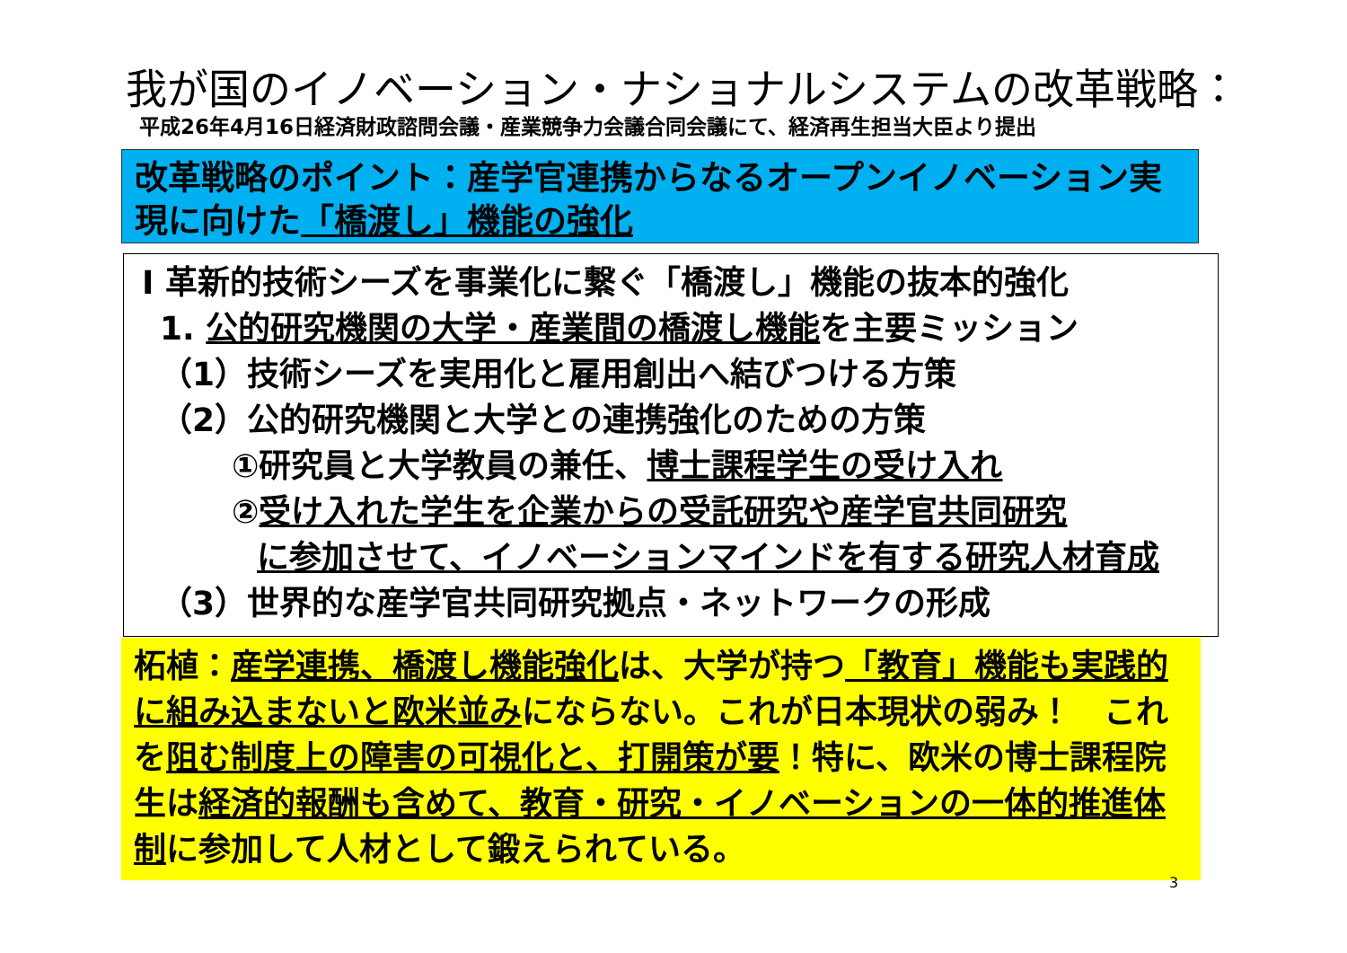我が国のイノベーション・ナショナルシステムの改革戦略：
平成26年4月16日経済財政諮問会議・産業競争力会議合同会議にて、経済再生担当大臣より提出
改革戦略のポイント：産学官連携からなるオープンイノベーション実現に向けた「橋渡し」機能の強化
Ⅰ 革新的技術シーズを事業化に繋ぐ「橋渡し」機能の抜本的強化
1. 公的研究機関の大学・産業間の橋渡し機能を主要ミッション
（1）技術シーズを実用化と雇用創出へ結びつける方策
（2）公的研究機関と大学との連携強化のための方策
①研究員と大学教員の兼任、博士課程学生の受け入れ
②受け入れた学生を企業からの受託研究や産学官共同研究
に参加させて、イノベーションマインドを有する研究人材育成
（3）世界的な産学官共同研究拠点・ネットワークの形成
柘植：産学連携、橋渡し機能強化は、大学が持つ「教育」機能も実践的に組み込まないと欧米並みにならない。これが日本現状の弱み！　これを阻む制度上の障害の可視化と、打開策が要！特に、欧米の博士課程院生は経済的報酬も含めて、教育・研究・イノベーションの一体的推進体制に参加して人材として鍛えられている。
3